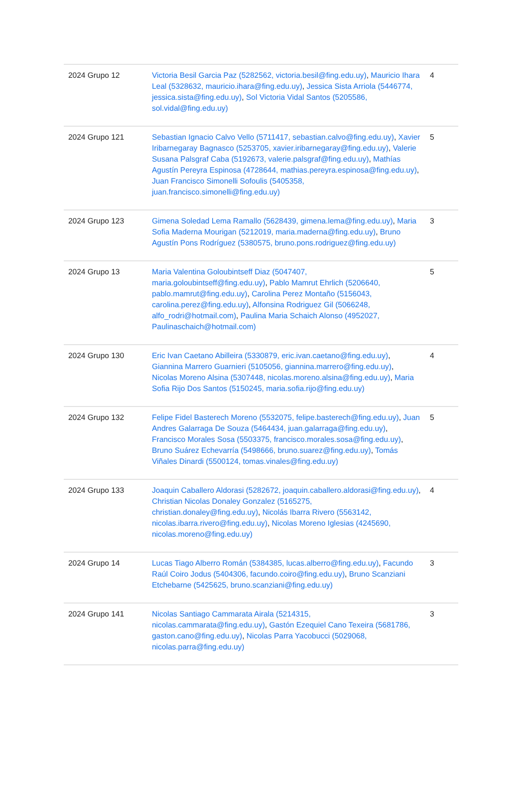| 2024 Grupo 12 | Victoria Besil Garcia Paz (5282562, victoria.besil@fing.edu.uy) , Mauricio Ihara Leal (5328632, mauricio.ihara@fing.edu.uy) , Jessica Sista Arriola (5446774, jessica.sista@fing.edu.uy) , Sol Victoria Vidal Santos (5205586, sol.vidal@fing.edu.uy) | 4 |
| 2024 Grupo 121 | Sebastian Ignacio Calvo Vello (5711417, sebastian.calvo@fing.edu.uy) , Xavier Iribarnegaray Bagnasco (5253705, xavier.iribarnegaray@fing.edu.uy) , Valerie Susana Palsgraf Caba (5192673, valerie.palsgraf@fing.edu.uy) , Mathías Agustín Pereyra Espinosa (4728644, mathias.pereyra.espinosa@fing.edu.uy) , Juan Francisco Simonelli Sofoulis (5405358, juan.francisco.simonelli@fing.edu.uy) | 5 |
| 2024 Grupo 123 | Gimena Soledad Lema Ramallo (5628439, gimena.lema@fing.edu.uy) , Maria Sofia Maderna Mourigan (5212019, maria.maderna@fing.edu.uy) , Bruno Agustín Pons Rodríguez (5380575, bruno.pons.rodriguez@fing.edu.uy) | 3 |
| 2024 Grupo 13 | Maria Valentina Goloubintseff Diaz (5047407, maria.goloubintseff@fing.edu.uy) , Pablo Mamrut Ehrlich (5206640, pablo.mamrut@fing.edu.uy) , Carolina Perez Montaño (5156043, carolina.perez@fing.edu.uy) , Alfonsina Rodriguez Gil (5066248, alfo_rodri@hotmail.com) , Paulina Maria Schaich Alonso (4952027, Paulinaschaich@hotmail.com) | 5 |
| 2024 Grupo 130 | Eric Ivan Caetano Abilleira (5330879, eric.ivan.caetano@fing.edu.uy) , Giannina Marrero Guarnieri (5105056, giannina.marrero@fing.edu.uy) , Nicolas Moreno Alsina (5307448, nicolas.moreno.alsina@fing.edu.uy) , Maria Sofia Rijo Dos Santos (5150245, maria.sofia.rijo@fing.edu.uy) | 4 |
| 2024 Grupo 132 | Felipe Fidel Basterech Moreno (5532075, felipe.basterech@fing.edu.uy) , Juan Andres Galarraga De Souza (5464434, juan.galarraga@fing.edu.uy) , Francisco Morales Sosa (5503375, francisco.morales.sosa@fing.edu.uy) , Bruno Suárez Echevarría (5498666, bruno.suarez@fing.edu.uy) , Tomás Viñales Dinardi (5500124, tomas.vinales@fing.edu.uy) | 5 |
| 2024 Grupo 133 | Joaquin Caballero Aldorasi (5282672, joaquin.caballero.aldorasi@fing.edu.uy) , Christian Nicolas Donaley Gonzalez (5165275, christian.donaley@fing.edu.uy) , Nicolás Ibarra Rivero (5563142, nicolas.ibarra.rivero@fing.edu.uy) , Nicolas Moreno Iglesias (4245690, nicolas.moreno@fing.edu.uy) | 4 |
| 2024 Grupo 14 | Lucas Tiago Alberro Román (5384385, lucas.alberro@fing.edu.uy) , Facundo Raúl Coiro Jodus (5404306, facundo.coiro@fing.edu.uy) , Bruno Scanziani Etchebarne (5425625, bruno.scanziani@fing.edu.uy) | 3 |
| 2024 Grupo 141 | Nicolas Santiago Cammarata Airala (5214315, nicolas.cammarata@fing.edu.uy) , Gastón Ezequiel Cano Texeira (5681786, gaston.cano@fing.edu.uy) , Nicolas Parra Yacobucci (5029068, nicolas.parra@fing.edu.uy) | 3 |